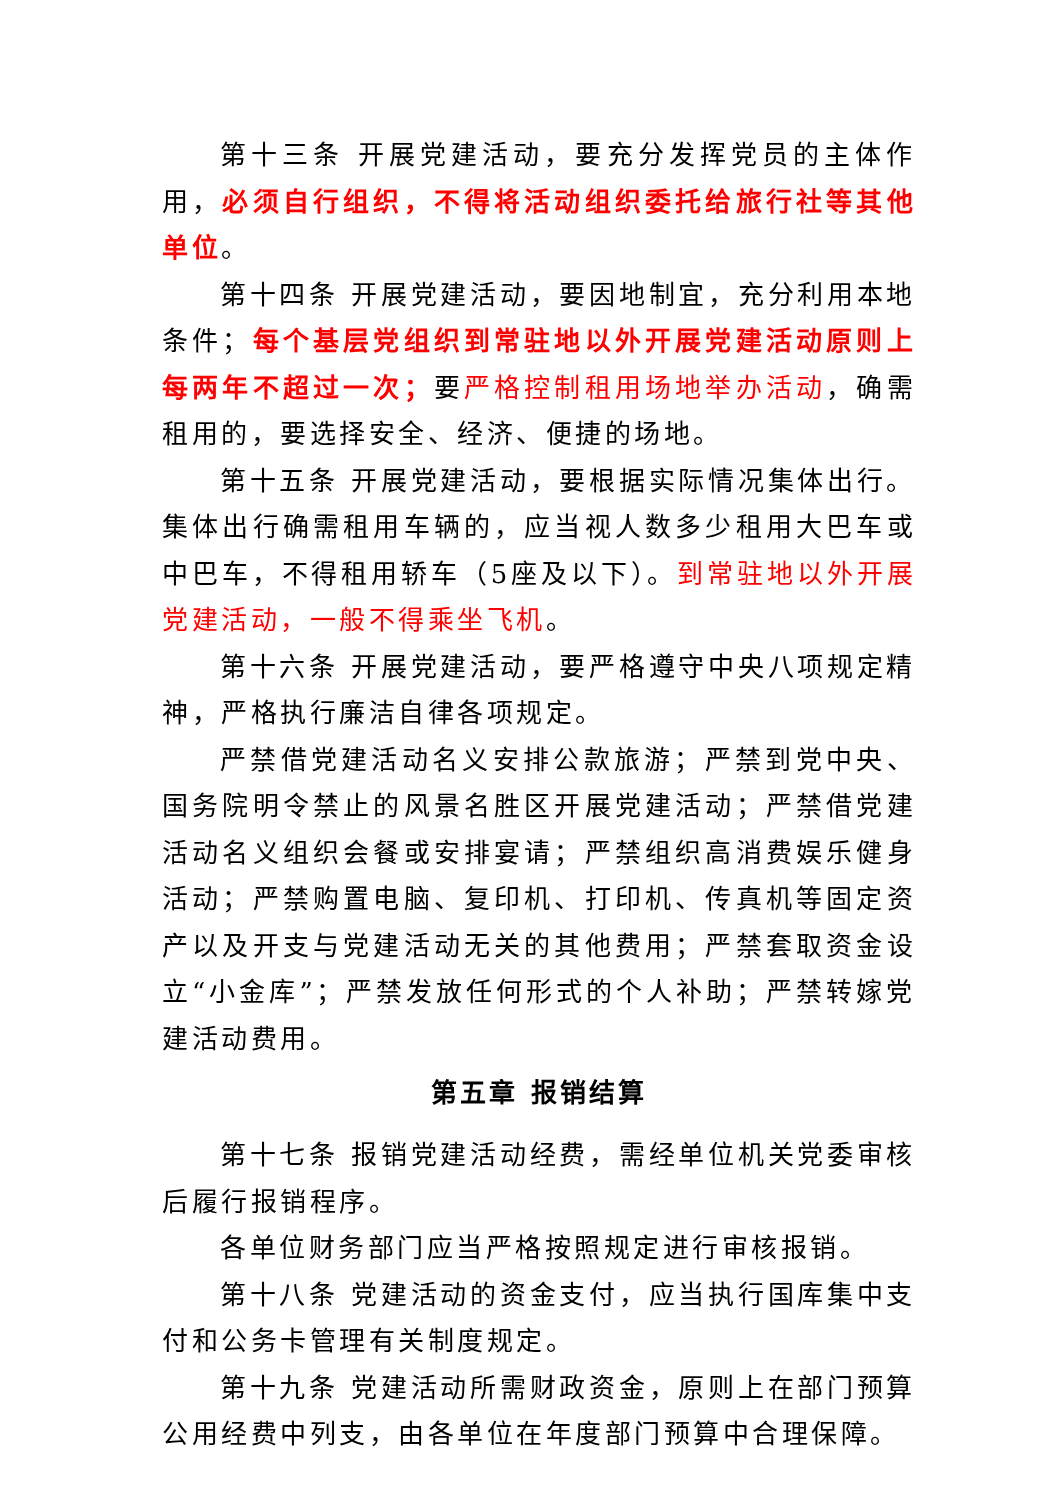第十三条 开展党建活动，要充分发挥党员的主体作用，必须自行组织，不得将活动组织委托给旅行社等其他单位。
第十四条 开展党建活动，要因地制宜，充分利用本地条件；每个基层党组织到常驻地以外开展党建活动原则上每两年不超过一次；要严格控制租用场地举办活动，确需租用的，要选择安全、经济、便捷的场地。
第十五条 开展党建活动，要根据实际情况集体出行。集体出行确需租用车辆的，应当视人数多少租用大巴车或中巴车，不得租用轿车（5座及以下）。到常驻地以外开展党建活动，一般不得乘坐飞机。
第十六条 开展党建活动，要严格遵守中央八项规定精神，严格执行廉洁自律各项规定。
严禁借党建活动名义安排公款旅游；严禁到党中央、国务院明令禁止的风景名胜区开展党建活动；严禁借党建活动名义组织会餐或安排宴请；严禁组织高消费娱乐健身活动；严禁购置电脑、复印机、打印机、传真机等固定资产以及开支与党建活动无关的其他费用；严禁套取资金设立“小金库”；严禁发放任何形式的个人补助；严禁转嫁党建活动费用。
第五章 报销结算
第十七条 报销党建活动经费，需经单位机关党委审核后履行报销程序。
各单位财务部门应当严格按照规定进行审核报销。
第十八条 党建活动的资金支付，应当执行国库集中支付和公务卡管理有关制度规定。
第十九条 党建活动所需财政资金，原则上在部门预算公用经费中列支，由各单位在年度部门预算中合理保障。